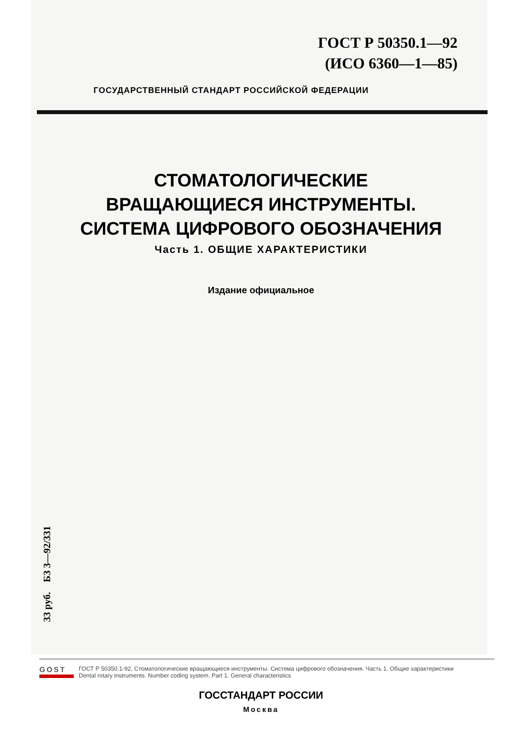ГОСТ Р 50350.1—92
(ИСО 6360—1—85)
ГОСУДАРСТВЕННЫЙ СТАНДАРТ РОССИЙСКОЙ ФЕДЕРАЦИИ
СТОМАТОЛОГИЧЕСКИЕ
ВРАЩАЮЩИЕСЯ ИНСТРУМЕНТЫ.
СИСТЕМА ЦИФРОВОГО ОБОЗНАЧЕНИЯ
Часть 1. ОБЩИЕ ХАРАКТЕРИСТИКИ
Издание официальное
33 руб. БЗ 3—92/331
ГОССТАНДАРТ РОССИИ
Москва
GOST
ГОСТ Р 50350.1-92, Стоматологические вращающиеся инструменты. Система цифрового обозначения. Часть 1. Общие характеристики
Dental rotary instruments. Number coding system. Part 1. General characteristics